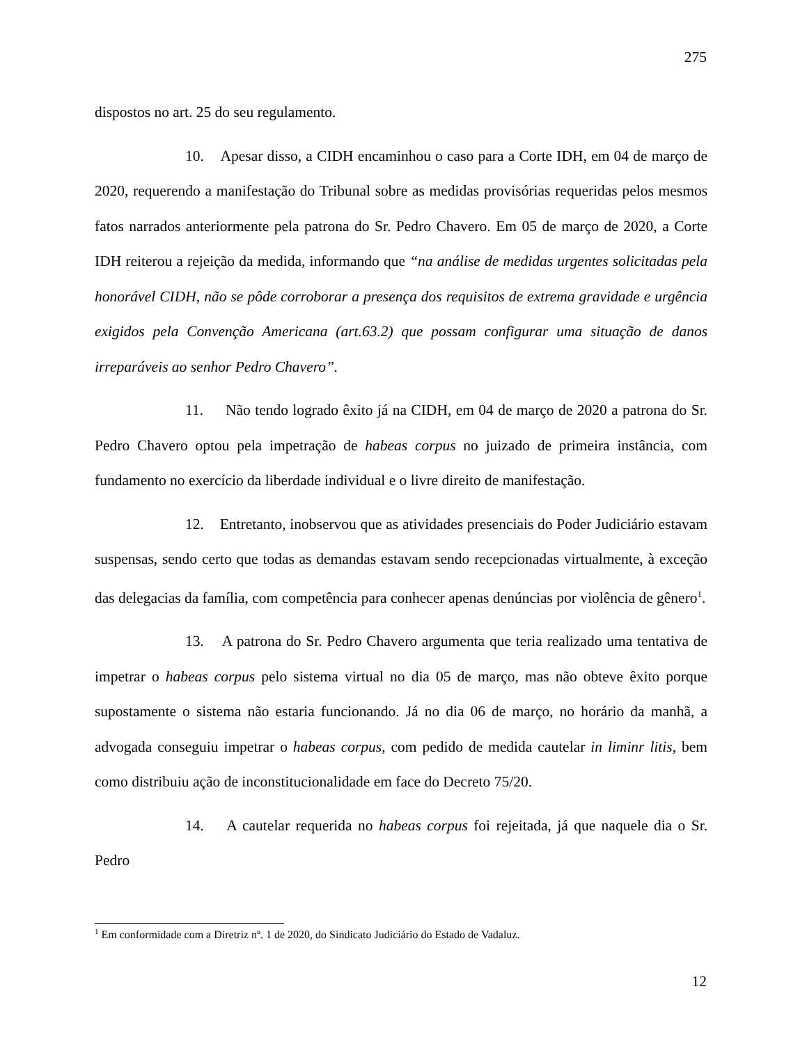275
dispostos no art. 25 do seu regulamento.
10. Apesar disso, a CIDH encaminhou o caso para a Corte IDH, em 04 de março de 2020, requerendo a manifestação do Tribunal sobre as medidas provisórias requeridas pelos mesmos fatos narrados anteriormente pela patrona do Sr. Pedro Chavero. Em 05 de março de 2020, a Corte IDH reiterou a rejeição da medida, informando que “na análise de medidas urgentes solicitadas pela honorável CIDH, não se pôde corroborar a presença dos requisitos de extrema gravidade e urgência exigidos pela Convenção Americana (art.63.2) que possam configurar uma situação de danos irreparáveis ao senhor Pedro Chavero”.
11. Não tendo logrado êxito já na CIDH, em 04 de março de 2020 a patrona do Sr. Pedro Chavero optou pela impetração de habeas corpus no juizado de primeira instância, com fundamento no exercício da liberdade individual e o livre direito de manifestação.
12. Entretanto, inobservou que as atividades presenciais do Poder Judiciário estavam suspensas, sendo certo que todas as demandas estavam sendo recepcionadas virtualmente, à exceção das delegacias da família, com competência para conhecer apenas denúncias por violência de gênero<sup>1</sup>.
13. A patrona do Sr. Pedro Chavero argumenta que teria realizado uma tentativa de impetrar o habeas corpus pelo sistema virtual no dia 05 de março, mas não obteve êxito porque supostamente o sistema não estaria funcionando. Já no dia 06 de março, no horário da manhã, a advogada conseguiu impetrar o habeas corpus, com pedido de medida cautelar in liminr litis, bem como distribuiu ação de inconstitucionalidade em face do Decreto 75/20.
14. A cautelar requerida no habeas corpus foi rejeitada, já que naquele dia o Sr. Pedro
<sup>1</sup> Em conformidade com a Diretriz nº. 1 de 2020, do Sindicato Judiciário do Estado de Vadaluz.
12